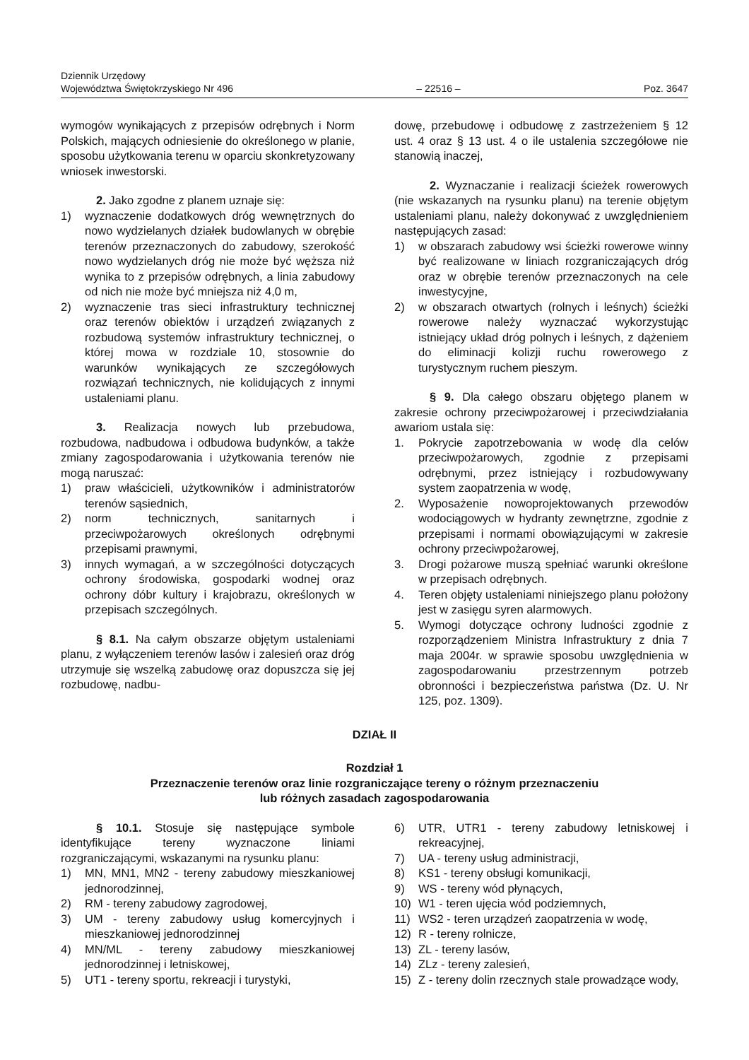Dziennik Urzędowy
Województwa Świętokrzyskiego Nr 496
– 22516 –
Poz. 3647
wymogów wynikających z przepisów odrębnych i Norm Polskich, mających odniesienie do określonego w planie, sposobu użytkowania terenu w oparciu skonkretyzowany wniosek inwestorski.
2. Jako zgodne z planem uznaje się:
1) wyznaczenie dodatkowych dróg wewnętrznych do nowo wydzielanych działek budowlanych w obrębie terenów przeznaczonych do zabudowy, szerokość nowo wydzielanych dróg nie może być węższa niż wynika to z przepisów odrębnych, a linia zabudowy od nich nie może być mniejsza niż 4,0 m,
2) wyznaczenie tras sieci infrastruktury technicznej oraz terenów obiektów i urządzeń związanych z rozbudową systemów infrastruktury technicznej, o której mowa w rozdziale 10, stosownie do warunków wynikających ze szczegółowych rozwiązań technicznych, nie kolidujących z innymi ustaleniami planu.
3. Realizacja nowych lub przebudowa, rozbudowa, nadbudowa i odbudowa budynków, a także zmiany zagospodarowania i użytkowania terenów nie mogą naruszać:
1) praw właścicieli, użytkowników i administratorów terenów sąsiednich,
2) norm technicznych, sanitarnych i przeciwpożarowych określonych odrębnymi przepisami prawnymi,
3) innych wymagań, a w szczególności dotyczących ochrony środowiska, gospodarki wodnej oraz ochrony dóbr kultury i krajobrazu, określonych w przepisach szczególnych.
§ 8.1. Na całym obszarze objętym ustaleniami planu, z wyłączeniem terenów lasów i zalesień oraz dróg utrzymuje się wszelką zabudowę oraz dopuszcza się jej rozbudowę, nadbu-
dowę, przebudowę i odbudowę z zastrzeżeniem § 12 ust. 4 oraz § 13 ust. 4 o ile ustalenia szczegółowe nie stanowią inaczej,
2. Wyznaczanie i realizacji ścieżek rowerowych (nie wskazanych na rysunku planu) na terenie objętym ustaleniami planu, należy dokonywać z uwzględnieniem następujących zasad:
1) w obszarach zabudowy wsi ścieżki rowerowe winny być realizowane w liniach rozgraniczających dróg oraz w obrębie terenów przeznaczonych na cele inwestycyjne,
2) w obszarach otwartych (rolnych i leśnych) ścieżki rowerowe należy wyznaczać wykorzystując istniejący układ dróg polnych i leśnych, z dążeniem do eliminacji kolizji ruchu rowerowego z turystycznym ruchem pieszym.
§ 9. Dla całego obszaru objętego planem w zakresie ochrony przeciwpożarowej i przeciwdziałania awariom ustala się:
1. Pokrycie zapotrzebowania w wodę dla celów przeciwpożarowych, zgodnie z przepisami odrębnymi, przez istniejący i rozbudowywany system zaopatrzenia w wodę,
2. Wyposażenie nowoprojektowanych przewodów wodociągowych w hydranty zewnętrzne, zgodnie z przepisami i normami obowiązującymi w zakresie ochrony przeciwpożarowej,
3. Drogi pożarowe muszą spełniać warunki określone w przepisach odrębnych.
4. Teren objęty ustaleniami niniejszego planu położony jest w zasięgu syren alarmowych.
5. Wymogi dotyczące ochrony ludności zgodnie z rozporządzeniem Ministra Infrastruktury z dnia 7 maja 2004r. w sprawie sposobu uwzględnienia w zagospodarowaniu przestrzennym potrzeb obronności i bezpieczeństwa państwa (Dz. U. Nr 125, poz. 1309).
DZIAŁ II
Rozdział 1
Przeznaczenie terenów oraz linie rozgraniczające tereny o różnym przeznaczeniu
lub różnych zasadach zagospodarowania
§ 10.1. Stosuje się następujące symbole identyfikujące tereny wyznaczone liniami rozgraniczającymi, wskazanymi na rysunku planu:
1) MN, MN1, MN2 - tereny zabudowy mieszkaniowej jednorodzinnej,
2) RM - tereny zabudowy zagrodowej,
3) UM - tereny zabudowy usług komercyjnych i mieszkaniowej jednorodzinnej
4) MN/ML - tereny zabudowy mieszkaniowej jednorodzinnej i letniskowej,
5) UT1 - tereny sportu, rekreacji i turystyki,
6) UTR, UTR1 - tereny zabudowy letniskowej i rekreacyjnej,
7) UA - tereny usług administracji,
8) KS1 - tereny obsługi komunikacji,
9) WS - tereny wód płynących,
10) W1 - teren ujęcia wód podziemnych,
11) WS2 - teren urządzeń zaopatrzenia w wodę,
12) R - tereny rolnicze,
13) ZL - tereny lasów,
14) ZLz - tereny zalesień,
15) Z - tereny dolin rzecznych stale prowadzące wody,